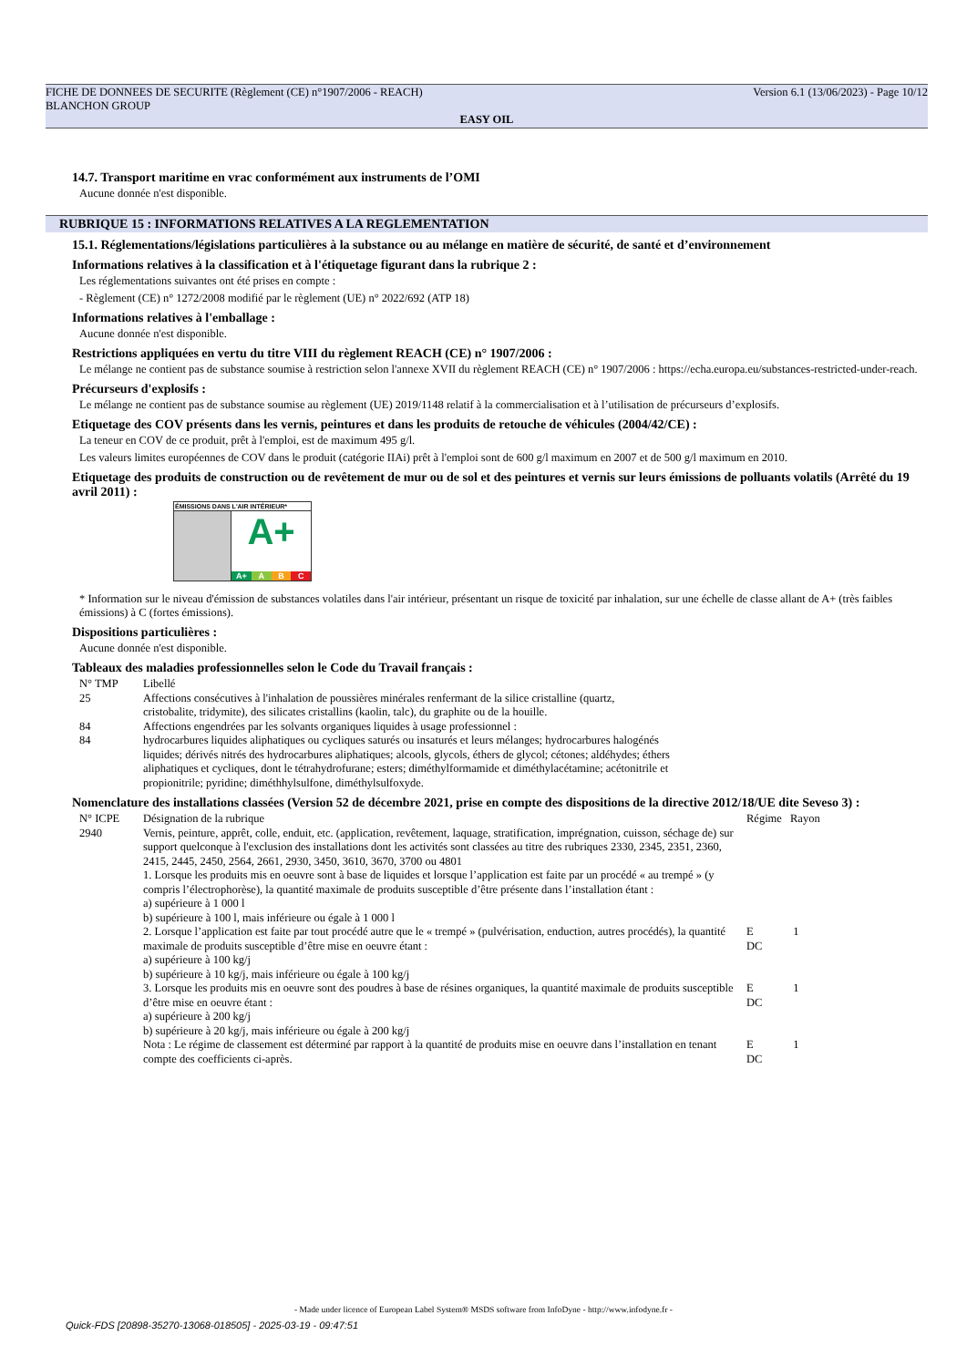Version 6.1 (13/06/2023) - Page 10/12 FICHE DE DONNEES DE SECURITE (Règlement (CE) n°1907/2006 - REACH)
BLANCHON GROUP
EASY OIL
14.7. Transport maritime en vrac conformément aux instruments de l’OMI
Aucune donnée n'est disponible.
RUBRIQUE 15 : INFORMATIONS RELATIVES A LA REGLEMENTATION
15.1. Réglementations/législations particulières à la substance ou au mélange en matière de sécurité, de santé et d’environnement
Informations relatives à la classification et à l'étiquetage figurant dans la rubrique 2 :
Les réglementations suivantes ont été prises en compte :
- Règlement (CE) n° 1272/2008 modifié par le règlement (UE) n° 2022/692 (ATP 18)
Informations relatives à l'emballage :
Aucune donnée n'est disponible.
Restrictions appliquées en vertu du titre VIII du règlement REACH (CE) n° 1907/2006 :
Le mélange ne contient pas de substance soumise à restriction selon l'annexe XVII du règlement REACH (CE) n° 1907/2006 : https://echa.europa.eu/substances-restricted-under-reach.
Précurseurs d'explosifs :
Le mélange ne contient pas de substance soumise au règlement (UE) 2019/1148 relatif à la commercialisation et à l’utilisation de précurseurs d’explosifs.
Etiquetage des COV présents dans les vernis, peintures et dans les produits de retouche de véhicules (2004/42/CE) :
La teneur en COV de ce produit, prêt à l'emploi, est de maximum 495 g/l.
Les valeurs limites européennes de COV dans le produit (catégorie IIAi) prêt à l'emploi sont de 600 g/l maximum en 2007 et de 500 g/l maximum en 2010.
Etiquetage des produits de construction ou de revêtement de mur ou de sol et des peintures et vernis sur leurs émissions de polluants volatils (Arrêté du 19 avril 2011) :
ÉMISSIONS DANS L'AIR INTÉRIEUR*
A+
A+ A B C
* Information sur le niveau d'émission de substances volatiles dans l'air intérieur, présentant un risque de toxicité par inhalation, sur une échelle de classe allant de A+ (très faibles émissions) à C (fortes émissions).
Dispositions particulières :
Aucune donnée n'est disponible.
Tableaux des maladies professionnelles selon le Code du Travail français :
| N° TMP | Libellé |
| 25 | Affections consécutives à l'inhalation de poussières minérales renfermant de la silice cristalline (quartz, cristobalite, tridymite), des silicates cristallins (kaolin, talc), du graphite ou de la houille. |
| 84 | Affections engendrées par les solvants organiques liquides à usage professionnel : |
| 84 | hydrocarbures liquides aliphatiques ou cycliques saturés ou insaturés et leurs mélanges; hydrocarbures halogénés liquides; dérivés nitrés des hydrocarbures aliphatiques; alcools, glycols, éthers de glycol; cétones; aldéhydes; éthers aliphatiques et cycliques, dont le tétrahydrofurane; esters; diméthylformamide et diméthylacétamine; acétonitrile et propionitrile; pyridine; diméthhylsulfone, diméthylsulfoxyde. |
Nomenclature des installations classées (Version 52 de décembre 2021, prise en compte des dispositions de la directive 2012/18/UE dite Seveso 3) :
| N° ICPE | Désignation de la rubrique | Régime | Rayon |
| 2940 | Vernis, peinture, apprêt, colle, enduit, etc. (application, revêtement, laquage, stratification, imprégnation, cuisson, séchage de) sur support quelconque à l'exclusion des installations dont les activités sont classées au titre des rubriques 2330, 2345, 2351, 2360, 2415, 2445, 2450, 2564, 2661, 2930, 3450, 3610, 3670, 3700 ou 4801 1. Lorsque les produits mis en oeuvre sont à base de liquides et lorsque l’application est faite par un procédé « au trempé » (y compris l’électrophorèse), la quantité maximale de produits susceptible d’être présente dans l’installation étant : a) supérieure à 1 000 l b) supérieure à 100 l, mais inférieure ou égale à 1 000 l 2. Lorsque l’application est faite par tout procédé autre que le « trempé » (pulvérisation, enduction, autres procédés), la quantité maximale de produits susceptible d’être mise en oeuvre étant : a) supérieure à 100 kg/j b) supérieure à 10 kg/j, mais inférieure ou égale à 100 kg/j 3. Lorsque les produits mis en oeuvre sont des poudres à base de résines organiques, la quantité maximale de produits susceptible d’être mise en oeuvre étant : a) supérieure à 200 kg/j b) supérieure à 20 kg/j, mais inférieure ou égale à 200 kg/j Nota : Le régime de classement est déterminé par rapport à la quantité de produits mise en oeuvre dans l’installation en tenant compte des coefficients ci-après. | E DC E DC E DC | 1 1 1 |
- Made under licence of European Label System® MSDS software from InfoDyne - http://www.infodyne.fr -
Quick-FDS [20898-35270-13068-018505] - 2025-03-19 - 09:47:51